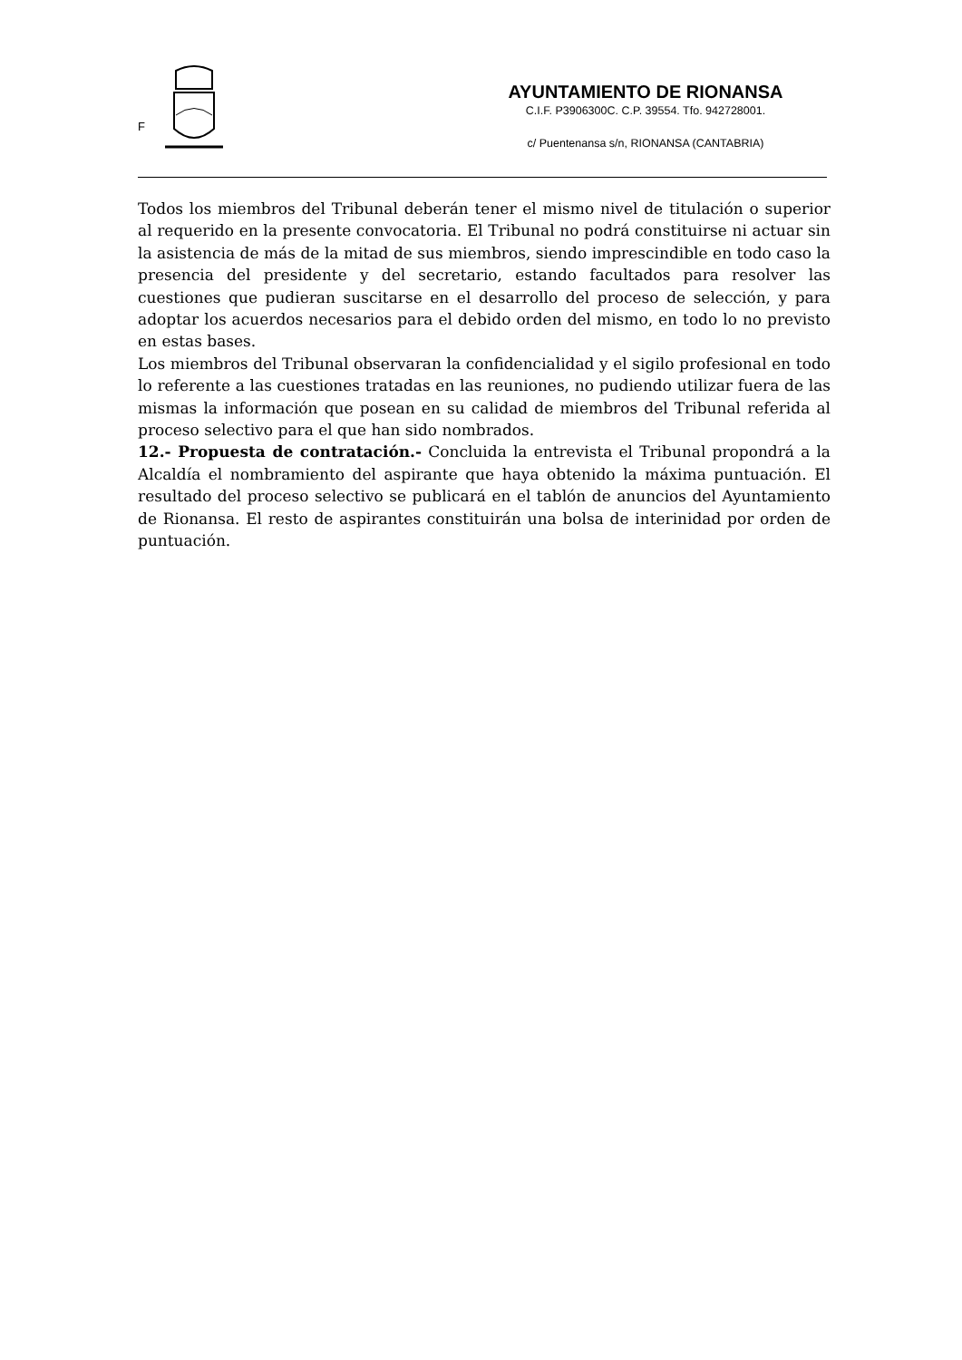F
AYUNTAMIENTO DE RIONANSA
C.I.F. P3906300C. C.P. 39554. Tfo. 942728001.
c/ Puentenansa s/n, RIONANSA (CANTABRIA)
Todos los miembros del Tribunal deberán tener el mismo nivel de titulación o superior al requerido en la presente convocatoria. El Tribunal no podrá constituirse ni actuar sin la asistencia de más de la mitad de sus miembros, siendo imprescindible en todo caso la presencia del presidente y del secretario, estando facultados para resolver las cuestiones que pudieran suscitarse en el desarrollo del proceso de selección, y para adoptar los acuerdos necesarios para el debido orden del mismo, en todo lo no previsto en estas bases.
Los miembros del Tribunal observaran la confidencialidad y el sigilo profesional en todo lo referente a las cuestiones tratadas en las reuniones, no pudiendo utilizar fuera de las mismas la información que posean en su calidad de miembros del Tribunal referida al proceso selectivo para el que han sido nombrados.
12.- Propuesta de contratación.- Concluida la entrevista el Tribunal propondrá a la Alcaldía el nombramiento del aspirante que haya obtenido la máxima puntuación. El resultado del proceso selectivo se publicará en el tablón de anuncios del Ayuntamiento de Rionansa. El resto de aspirantes constituirán una bolsa de interinidad por orden de puntuación.